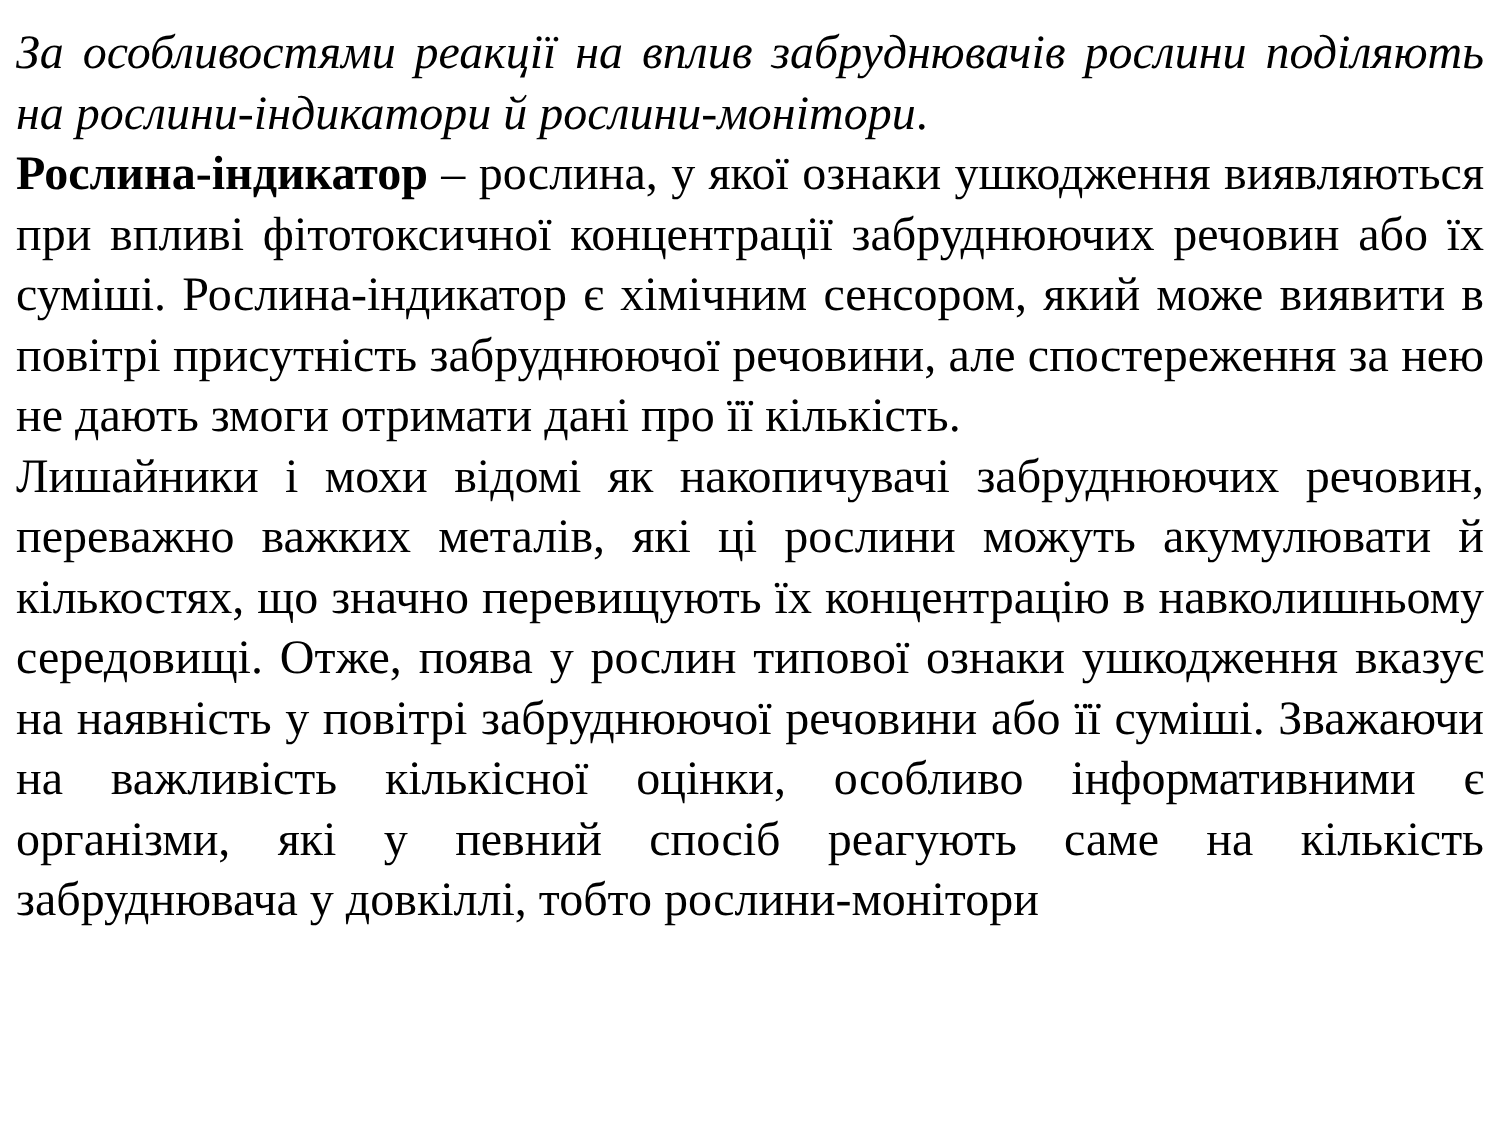За особливостями реакції на вплив забруднювачів рослини поділяють на рослини-індикатори й рослини-монітори.
Рослина-індикатор – рослина, у якої ознаки ушкодження виявляються при впливі фітотоксичної концентрації забруднюючих речовин або їх суміші. Рослина-індикатор є хімічним сенсором, який може виявити в повітрі присутність забруднюючої речовини, але спостереження за нею не дають змоги отримати дані про її кількість.
Лишайники і мохи відомі як накопичувачі забруднюючих речовин, переважно важких металів, які ці рослини можуть акумулювати й кількостях, що значно перевищують їх концентрацію в навколишньому середовищі. Отже, поява у рослин типової ознаки ушкодження вказує на наявність у повітрі забруднюючої речовини або її суміші. Зважаючи на важливість кількісної оцінки, особливо інформативними є організми, які у певний спосіб реагують саме на кількість забруднювача у довкіллі, тобто рослини-монітори